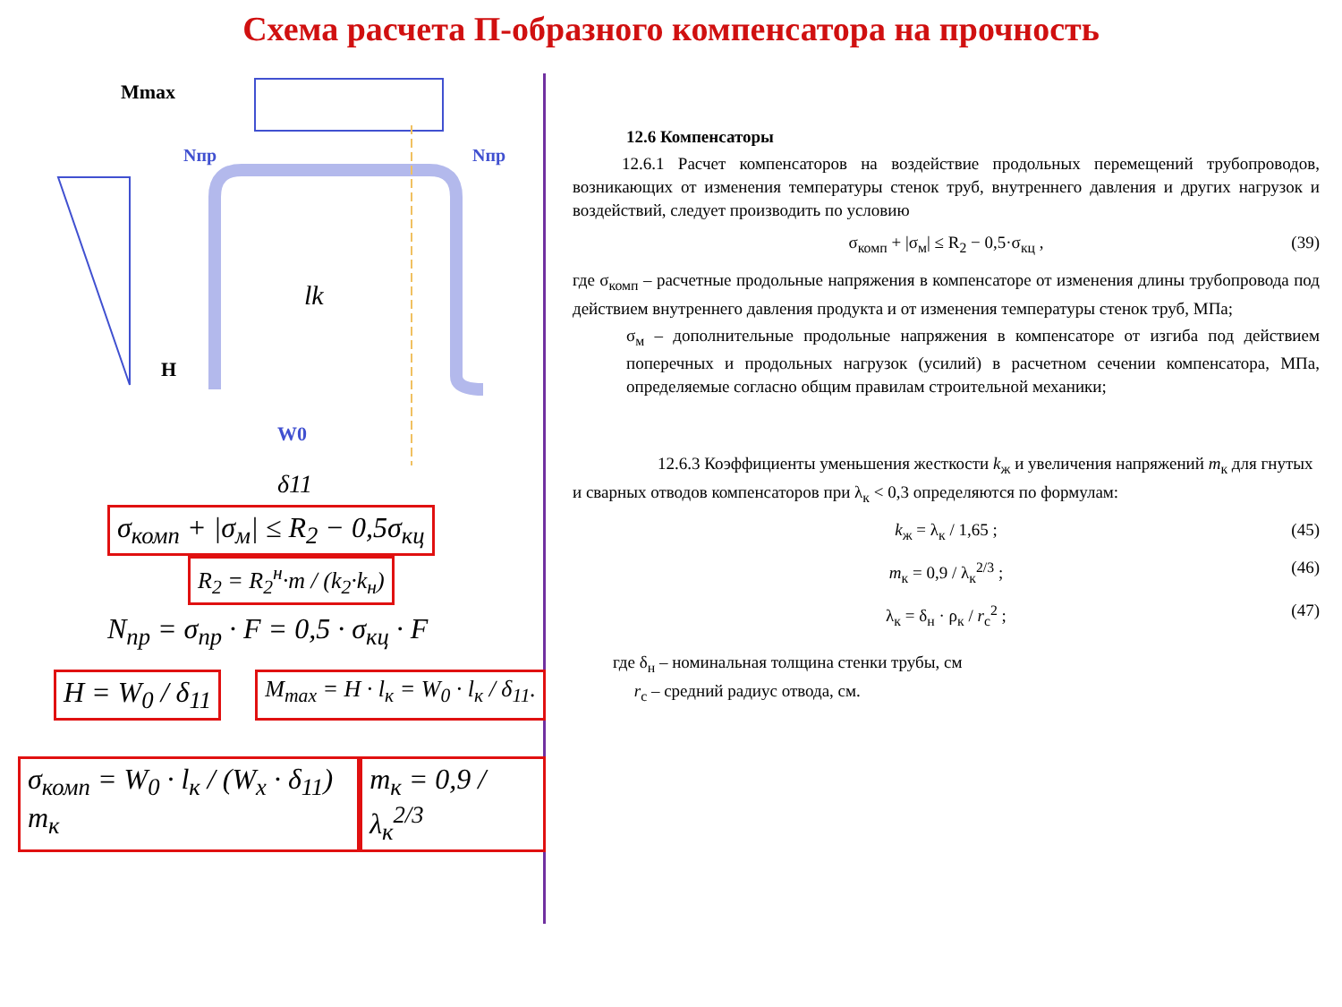Схема расчета П-образного компенсатора на прочность
Mmax
Nпр
Nпр
H
lk
W0
δ11
σ<sub>комп</sub> + |σ<sub>м</sub>| ≤ R<sub>2</sub> − 0,5σ<sub>кц</sub>
R<sub>2</sub> = R<sub>2</sub><sup>н</sup>·m / (k<sub>2</sub>·k<sub>н</sub>)
N<sub>пр</sub> = σ<sub>пр</sub> · F = 0,5 · σ<sub>кц</sub> · F
H = W<sub>0</sub> / δ<sub>11</sub>
M<sub>max</sub> = H · l<sub>к</sub> = W<sub>0</sub> · l<sub>к</sub> / δ<sub>11</sub>.
σ<sub>комп</sub> = W<sub>0</sub> · l<sub>к</sub> / (W<sub>x</sub> · δ<sub>11</sub>) m<sub>к</sub>
m<sub>к</sub> = 0,9 / λ<sub>к</sub><sup>2/3</sup>
12.6 Компенсаторы
12.6.1 Расчет компенсаторов на воздействие продольных перемещений трубопроводов, возникающих от изменения температуры стенок труб, внутреннего давления и других нагрузок и воздействий, следует производить по условию
σ<sub>комп</sub> + |σ<sub>м</sub>| ≤ R<sub>2</sub> − 0,5·σ<sub>кц</sub> , (39)
где σ<sub>комп</sub> – расчетные продольные напряжения в компенсаторе от изменения длины трубопровода под действием внутреннего давления продукта и от изменения температуры стенок труб, МПа;
σ<sub>м</sub> – дополнительные продольные напряжения в компенсаторе от изгиба под действием поперечных и продольных нагрузок (усилий) в расчетном сечении компенсатора, МПа, определяемые согласно общим правилам строительной механики;
12.6.3 Коэффициенты уменьшения жесткости k<sub>ж</sub> и увеличения напряжений m<sub>к</sub> для гнутых и сварных отводов компенсаторов при λ<sub>к</sub> < 0,3 определяются по формулам:
k<sub>ж</sub> = λ<sub>к</sub> / 1,65 ; (45)
m<sub>к</sub> = 0,9 / λ<sub>к</sub><sup>2/3</sup> ; (46)
λ<sub>к</sub> = δ<sub>н</sub> · ρ<sub>к</sub> / r<sub>с</sub><sup>2</sup> ; (47)
где δ<sub>н</sub> – номинальная толщина стенки трубы, см
r<sub>с</sub> – средний радиус отвода, см.